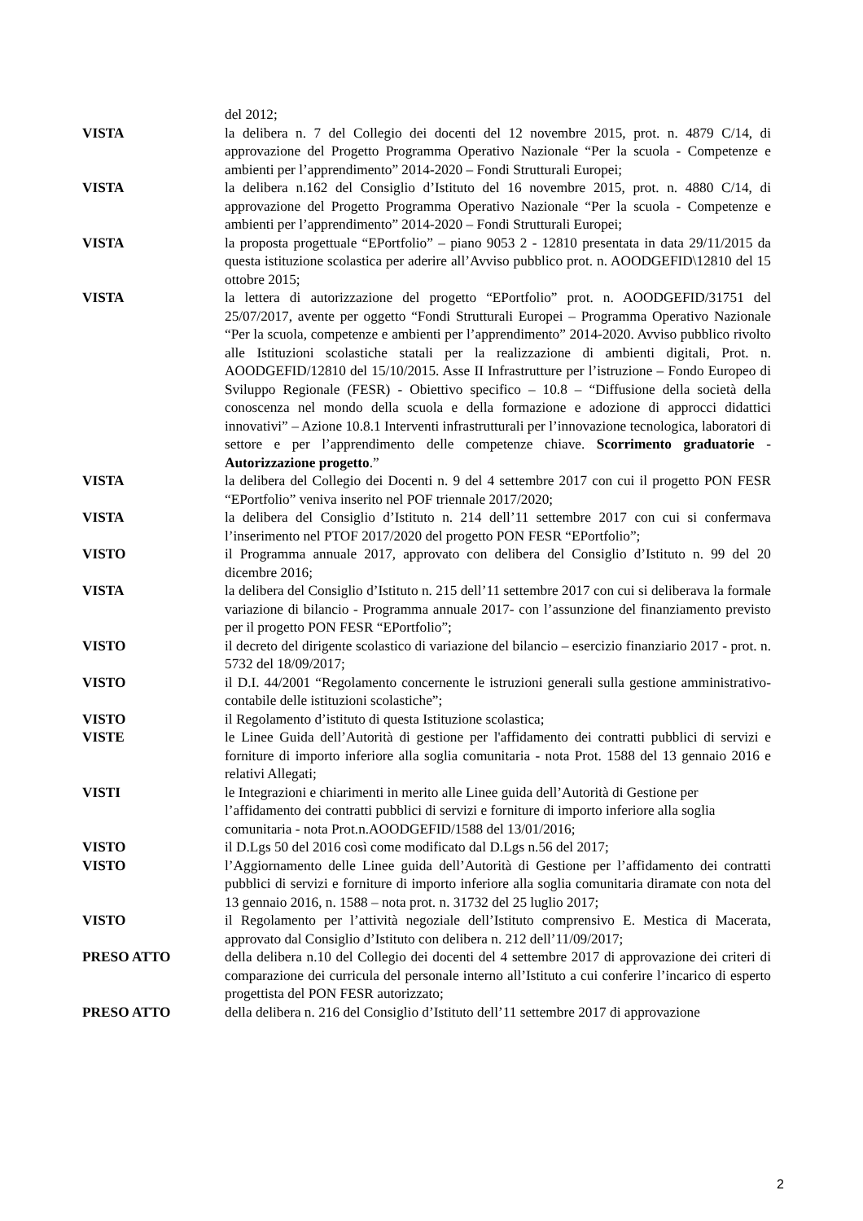del 2012;
VISTA la delibera n. 7 del Collegio dei docenti del 12 novembre 2015, prot. n. 4879 C/14, di approvazione del Progetto Programma Operativo Nazionale “Per la scuola - Competenze e ambienti per l’apprendimento” 2014-2020 – Fondi Strutturali Europei;
VISTA la delibera n.162 del Consiglio d’Istituto del 16 novembre 2015, prot. n. 4880 C/14, di approvazione del Progetto Programma Operativo Nazionale “Per la scuola - Competenze e ambienti per l’apprendimento” 2014-2020 – Fondi Strutturali Europei;
VISTA la proposta progettuale “EPortfolio” – piano 9053 2 - 12810 presentata in data 29/11/2015 da questa istituzione scolastica per aderire all’Avviso pubblico prot. n. AOODGEFID\12810 del 15 ottobre 2015;
VISTA la lettera di autorizzazione del progetto “EPortfolio” prot. n. AOODGEFID/31751 del 25/07/2017, avente per oggetto “Fondi Strutturali Europei – Programma Operativo Nazionale “Per la scuola, competenze e ambienti per l’apprendimento” 2014-2020. Avviso pubblico rivolto alle Istituzioni scolastiche statali per la realizzazione di ambienti digitali, Prot. n. AOODGEFID/12810 del 15/10/2015. Asse II Infrastrutture per l’istruzione – Fondo Europeo di Sviluppo Regionale (FESR) - Obiettivo specifico – 10.8 – “Diffusione della società della conoscenza nel mondo della scuola e della formazione e adozione di approcci didattici innovativi” – Azione 10.8.1 Interventi infrastrutturali per l’innovazione tecnologica, laboratori di settore e per l’apprendimento delle competenze chiave. Scorrimento graduatorie - Autorizzazione progetto.”
VISTA la delibera del Collegio dei Docenti n. 9 del 4 settembre 2017 con cui il progetto PON FESR “EPortfolio” veniva inserito nel POF triennale 2017/2020;
VISTA la delibera del Consiglio d’Istituto n. 214 dell’11 settembre 2017 con cui si confermava l’inserimento nel PTOF 2017/2020 del progetto PON FESR “EPortfolio”;
VISTO il Programma annuale 2017, approvato con delibera del Consiglio d’Istituto n. 99 del 20 dicembre 2016;
VISTA la delibera del Consiglio d’Istituto n. 215 dell’11 settembre 2017 con cui si deliberava la formale variazione di bilancio - Programma annuale 2017- con l’assunzione del finanziamento previsto per il progetto PON FESR “EPortfolio”;
VISTO il decreto del dirigente scolastico di variazione del bilancio – esercizio finanziario 2017 - prot. n. 5732 del 18/09/2017;
VISTO il D.I. 44/2001 “Regolamento concernente le istruzioni generali sulla gestione amministrativo-contabile delle istituzioni scolastiche”;
VISTO il Regolamento d’istituto di questa Istituzione scolastica;
VISTE le Linee Guida dell’Autorità di gestione per l'affidamento dei contratti pubblici di servizi e forniture di importo inferiore alla soglia comunitaria - nota Prot. 1588 del 13 gennaio 2016 e relativi Allegati;
VISTI le Integrazioni e chiarimenti in merito alle Linee guida dell’Autorità di Gestione per l’affidamento dei contratti pubblici di servizi e forniture di importo inferiore alla soglia comunitaria - nota Prot.n.AOODGEFID/1588 del 13/01/2016;
VISTO il D.Lgs 50 del 2016 così come modificato dal D.Lgs n.56 del 2017;
VISTO l’Aggiornamento delle Linee guida dell’Autorità di Gestione per l’affidamento dei contratti pubblici di servizi e forniture di importo inferiore alla soglia comunitaria diramate con nota del 13 gennaio 2016, n. 1588 – nota prot. n. 31732 del 25 luglio 2017;
VISTO il Regolamento per l’attività negoziale dell’Istituto comprensivo E. Mestica di Macerata, approvato dal Consiglio d’Istituto con delibera n. 212 dell’11/09/2017;
PRESO ATTO della delibera n.10 del Collegio dei docenti del 4 settembre 2017 di approvazione dei criteri di comparazione dei curricula del personale interno all’Istituto a cui conferire l’incarico di esperto progettista del PON FESR autorizzato;
PRESO ATTO della delibera n. 216 del Consiglio d’Istituto dell’11 settembre 2017 di approvazione
2